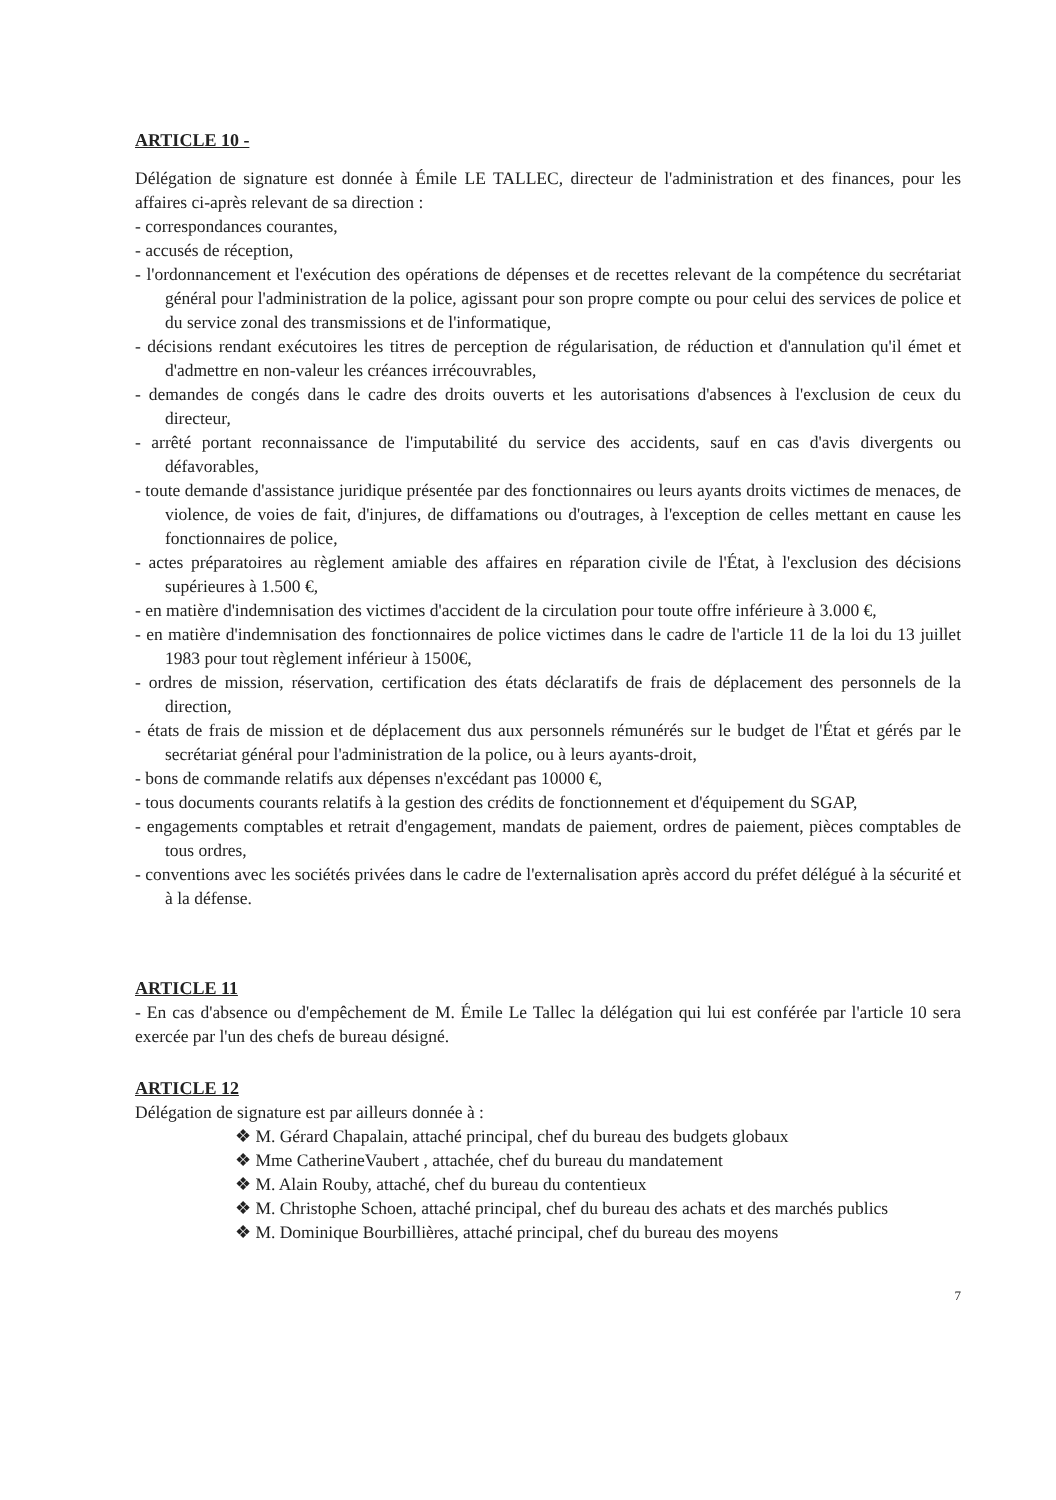ARTICLE 10 -
Délégation de signature est donnée à Émile LE TALLEC, directeur de l'administration et des finances, pour les affaires ci-après relevant de sa direction :
- correspondances courantes,
- accusés de réception,
- l'ordonnancement et l'exécution des opérations de dépenses et de recettes relevant de la compétence du secrétariat général pour l'administration de la police, agissant pour son propre compte ou pour celui des services de police et du service zonal des transmissions et de l'informatique,
- décisions rendant exécutoires les titres de perception de régularisation, de réduction et d'annulation qu'il émet et d'admettre en non-valeur les créances irrécouvrables,
- demandes de congés dans le cadre des droits ouverts et les autorisations d'absences à l'exclusion de ceux du directeur,
- arrêté portant reconnaissance de l'imputabilité du service des accidents, sauf en cas d'avis divergents ou défavorables,
- toute demande d'assistance juridique présentée par des fonctionnaires ou leurs ayants droits victimes de menaces, de violence, de voies de fait, d'injures, de diffamations ou d'outrages, à l'exception de celles mettant en cause les fonctionnaires de police,
- actes préparatoires au règlement amiable des affaires en réparation civile de l'État, à l'exclusion des décisions supérieures à 1.500 €,
- en matière d'indemnisation des victimes d'accident de la circulation pour toute offre inférieure à 3.000 €,
- en matière d'indemnisation des fonctionnaires de police victimes dans le cadre de l'article 11 de la loi du 13 juillet 1983 pour tout règlement inférieur à 1500€,
- ordres de mission, réservation, certification des états déclaratifs de frais de déplacement des personnels de la direction,
- états de frais de mission et de déplacement dus aux personnels rémunérés sur le budget de l'État et gérés par le secrétariat général pour l'administration de la police, ou à leurs ayants-droit,
- bons de commande relatifs aux dépenses n'excédant pas 10000 €,
- tous documents courants relatifs à la gestion des crédits de fonctionnement et d'équipement du SGAP,
- engagements comptables et retrait d'engagement, mandats de paiement, ordres de paiement, pièces comptables de tous ordres,
- conventions avec les sociétés privées dans le cadre de l'externalisation après accord du préfet délégué à la sécurité et à la défense.
ARTICLE 11
- En cas d'absence ou d'empêchement de M. Émile Le Tallec la délégation qui lui est conférée par l'article 10 sera exercée par l'un des chefs de bureau désigné.
ARTICLE 12
Délégation de signature est par ailleurs donnée à :
❖ M. Gérard Chapalain, attaché principal, chef du bureau des budgets globaux
❖ Mme CatherineVaubert , attachée, chef du bureau du mandatement
❖ M. Alain Rouby, attaché, chef du bureau du contentieux
❖ M. Christophe Schoen, attaché principal, chef du bureau des achats et des marchés publics
❖ M. Dominique Bourbillières, attaché principal, chef du bureau des moyens
7